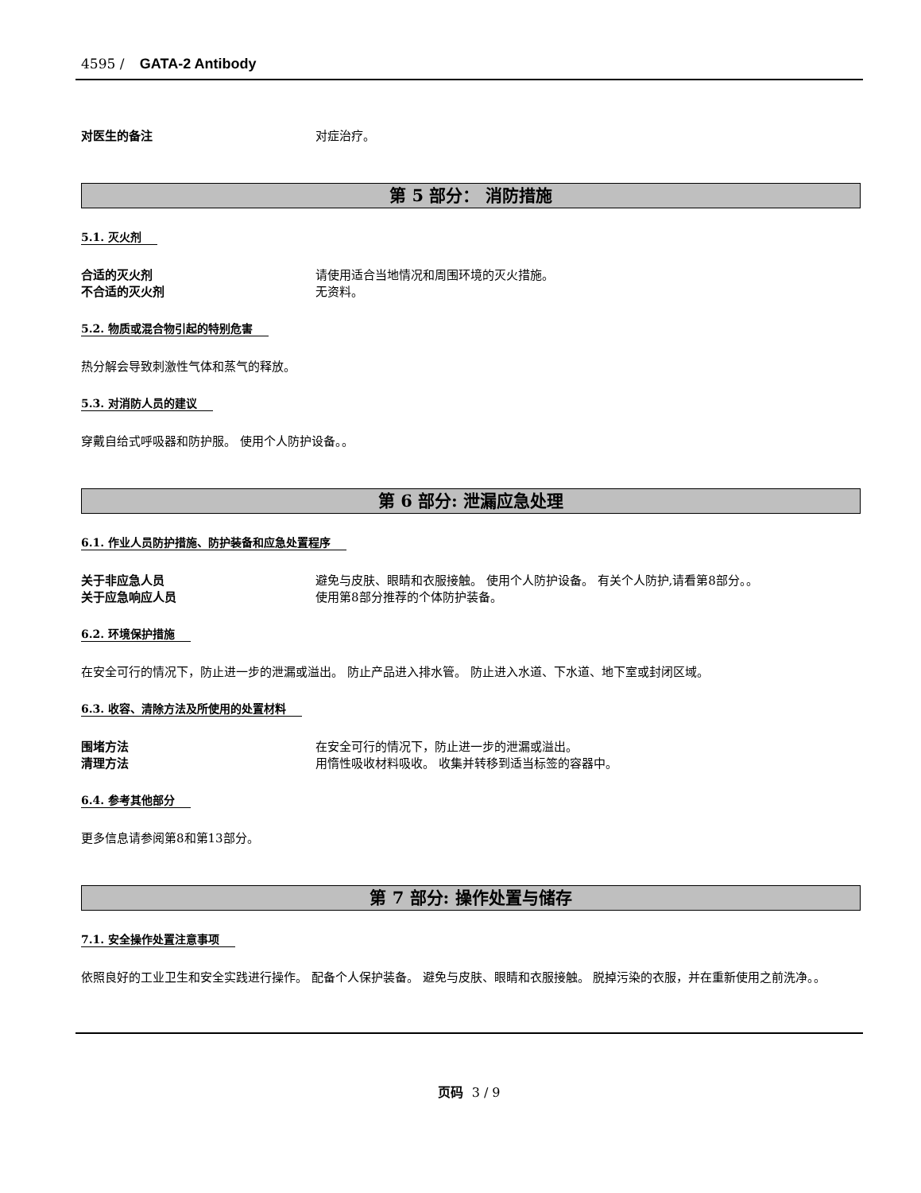4595 / GATA-2 Antibody
对医生的备注 对症治疗。
第 5 部分： 消防措施
5.1. 灭火剂
合适的灭火剂 请使用适合当地情况和周围环境的灭火措施。
不合适的灭火剂 无资料。
5.2. 物质或混合物引起的特别危害
热分解会导致刺激性气体和蒸气的释放。
5.3. 对消防人员的建议
穿戴自给式呼吸器和防护服。 使用个人防护设备。。
第 6 部分: 泄漏应急处理
6.1. 作业人员防护措施、防护装备和应急处置程序
关于非应急人员 避免与皮肤、眼睛和衣服接触。 使用个人防护设备。 有关个人防护,请看第8部分。。
关于应急响应人员 使用第8部分推荐的个体防护装备。
6.2. 环境保护措施
在安全可行的情况下，防止进一步的泄漏或溢出。 防止产品进入排水管。 防止进入水道、下水道、地下室或封闭区域。
6.3. 收容、清除方法及所使用的处置材料
围堵方法 在安全可行的情况下，防止进一步的泄漏或溢出。
清理方法 用惰性吸收材料吸收。 收集并转移到适当标签的容器中。
6.4. 参考其他部分
更多信息请参阅第8和第13部分。
第 7 部分: 操作处置与储存
7.1. 安全操作处置注意事项
依照良好的工业卫生和安全实践进行操作。 配备个人保护装备。 避免与皮肤、眼睛和衣服接触。 脱掉污染的衣服，并在重新使用之前洗净。。
页码 3 / 9